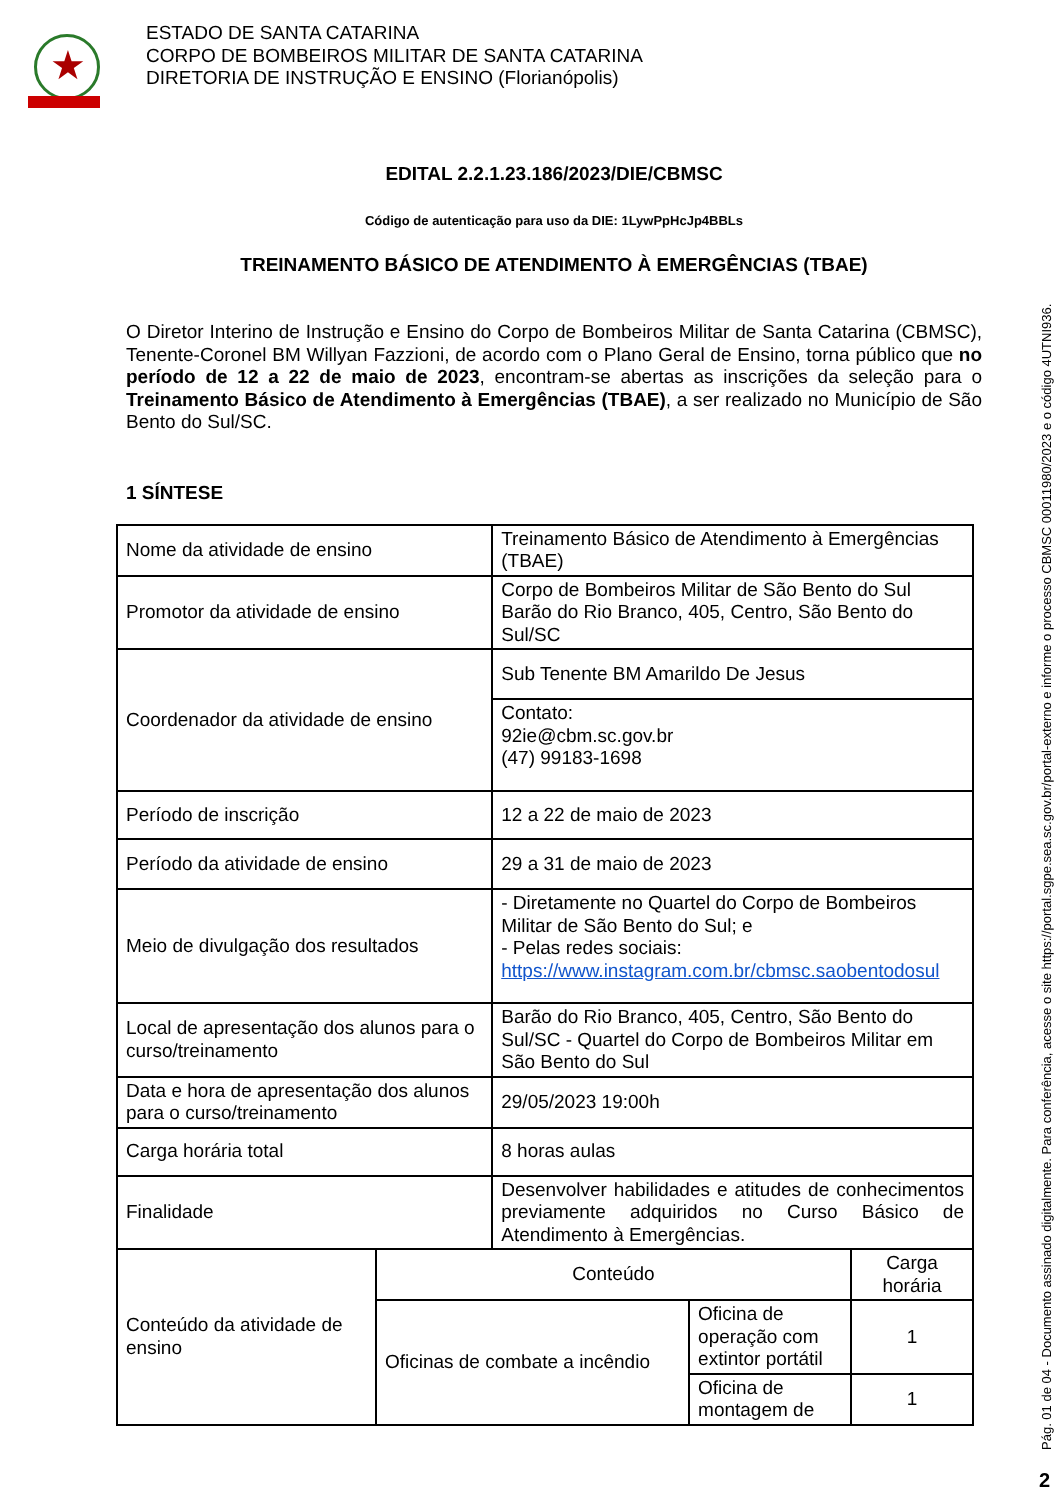★
ESTADO DE SANTA CATARINA
CORPO DE BOMBEIROS MILITAR DE SANTA CATARINA
DIRETORIA DE INSTRUÇÃO E ENSINO (Florianópolis)
EDITAL 2.2.1.23.186/2023/DIE/CBMSC
Código de autenticação para uso da DIE: 1LywPpHcJp4BBLs
TREINAMENTO BÁSICO DE ATENDIMENTO À EMERGÊNCIAS (TBAE)
O Diretor Interino de Instrução e Ensino do Corpo de Bombeiros Militar de Santa Catarina (CBMSC), Tenente-Coronel BM Willyan Fazzioni, de acordo com o Plano Geral de Ensino, torna público que no período de 12 a 22 de maio de 2023, encontram-se abertas as inscrições da seleção para o Treinamento Básico de Atendimento à Emergências (TBAE), a ser realizado no Município de São Bento do Sul/SC.
1 SÍNTESE
| Nome da atividade de ensino | | Treinamento Básico de Atendimento à Emergências (TBAE) | | |
| Promotor da atividade de ensino | | Corpo de Bombeiros Militar de São Bento do Sul Barão do Rio Branco, 405, Centro, São Bento do Sul/SC | | |
| Coordenador da atividade de ensino | | Sub Tenente BM Amarildo De Jesus | | |
| | | Contato: 92ie@cbm.sc.gov.br (47) 99183-1698 | | |
| Período de inscrição | | 12 a 22 de maio de 2023 | | |
| Período da atividade de ensino | | 29 a 31 de maio de 2023 | | |
| Meio de divulgação dos resultados | | - Diretamente no Quartel do Corpo de Bombeiros Militar de São Bento do Sul; e - Pelas redes sociais: https://www.instagram.com.br/cbmsc.saobentodosul | | |
| Local de apresentação dos alunos para o curso/treinamento | | Barão do Rio Branco, 405, Centro, São Bento do Sul/SC - Quartel do Corpo de Bombeiros Militar em São Bento do Sul | | |
| Data e hora de apresentação dos alunos para o curso/treinamento | | 29/05/2023 19:00h | | |
| Carga horária total | | 8 horas aulas | | |
| Finalidade | | Desenvolver habilidades e atitudes de conhecimentos previamente adquiridos no Curso Básico de Atendimento à Emergências. | | |
| Conteúdo da atividade de ensino | Conteúdo | | | Carga horária |
| | Oficinas de combate a incêndio | | Oficina de operação com extintor portátil | 1 |
| | | | Oficina de montagem de | 1 |
Pág. 01 de 04 - Documento assinado digitalmente. Para conferência, acesse o site https://portal.sgpe.sea.sc.gov.br/portal-externo e informe o processo CBMSC 00011980/2023 e o código 4UTNI936.
2